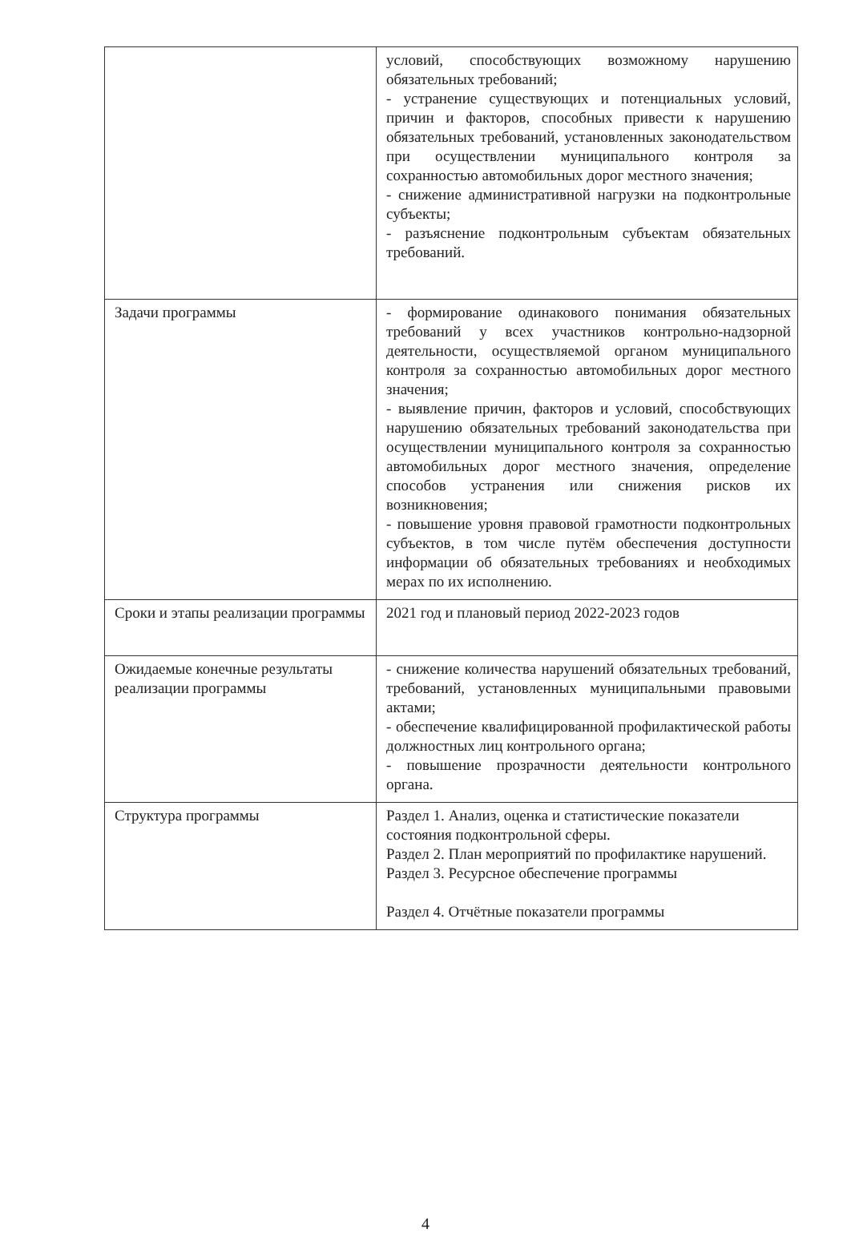| | условий, способствующих возможному нарушению обязательных требований; - устранение существующих и потенциальных условий, причин и факторов, способных привести к нарушению обязательных требований, установленных законодательством при осуществлении муниципального контроля за сохранностью автомобильных дорог местного значения; - снижение административной нагрузки на подконтрольные субъекты; - разъяснение подконтрольным субъектам обязательных требований. |
| Задачи программы | - формирование одинакового понимания обязательных требований у всех участников контрольно-надзорной деятельности, осуществляемой органом муниципального контроля за сохранностью автомобильных дорог местного значения; - выявление причин, факторов и условий, способствующих нарушению обязательных требований законодательства при осуществлении муниципального контроля за сохранностью автомобильных дорог местного значения, определение способов устранения или снижения рисков их возникновения; - повышение уровня правовой грамотности подконтрольных субъектов, в том числе путём обеспечения доступности информации об обязательных требованиях и необходимых мерах по их исполнению. |
| Сроки и этапы реализации программы | 2021 год и плановый период 2022-2023 годов |
| Ожидаемые конечные результаты реализации программы | - снижение количества нарушений обязательных требований, требований, установленных муниципальными правовыми актами; - обеспечение квалифицированной профилактической работы должностных лиц контрольного органа; - повышение прозрачности деятельности контрольного органа. |
| Структура программы | Раздел 1. Анализ, оценка и статистические показатели состояния подконтрольной сферы. Раздел 2. План мероприятий по профилактике нарушений. Раздел 3. Ресурсное обеспечение программы Раздел 4. Отчётные показатели программы |
4